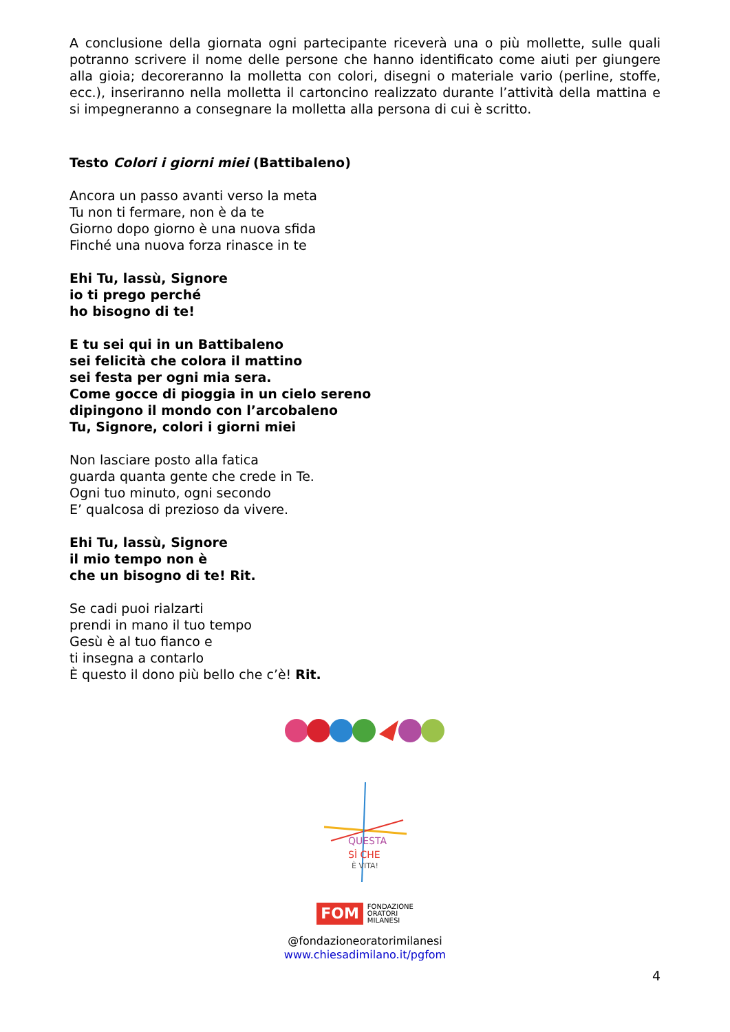A conclusione della giornata ogni partecipante riceverà una o più mollette, sulle quali potranno scrivere il nome delle persone che hanno identificato come aiuti per giungere alla gioia; decoreranno la molletta con colori, disegni o materiale vario (perline, stoffe, ecc.), inseriranno nella molletta il cartoncino realizzato durante l’attività della mattina e si impegneranno a consegnare la molletta alla persona di cui è scritto.
Testo Colori i giorni miei (Battibaleno)
Ancora un passo avanti verso la meta
Tu non ti fermare, non è da te
Giorno dopo giorno è una nuova sfida
Finché una nuova forza rinasce in te
Ehi Tu, lassù, Signore
io ti prego perché
ho bisogno di te!
E tu sei qui in un Battibaleno
sei felicità che colora il mattino
sei festa per ogni mia sera.
Come gocce di pioggia in un cielo sereno
dipingono il mondo con l’arcobaleno
Tu, Signore, colori i giorni miei
Non lasciare posto alla fatica
guarda quanta gente che crede in Te.
Ogni tuo minuto, ogni secondo
E’ qualcosa di prezioso da vivere.
Ehi Tu, lassù, Signore
il mio tempo non è
che un bisogno di te! Rit.
Se cadi puoi rialzarti
prendi in mano il tuo tempo
Gesù è al tuo fianco e
ti insegna a contarlo
È questo il dono più bello che c’è! Rit.
QUESTA
SÌ CHE
È VITA!
FOM FONDAZIONE
ORATORI
MILANESI
@fondazioneoratorimilanesi
www.chiesadimilano.it/pgfom
4